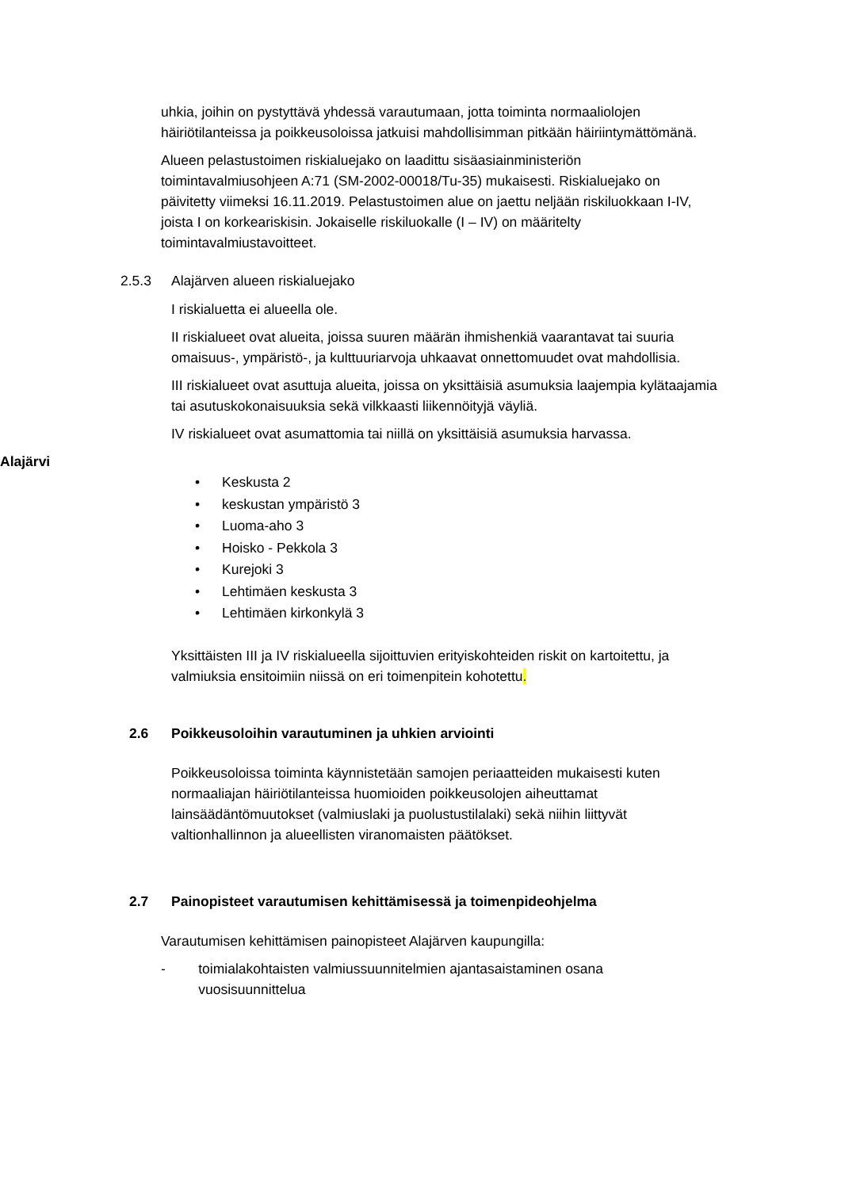uhkia, joihin on pystyttävä yhdessä varautumaan, jotta toiminta normaaliolojen häiriötilanteissa ja poikkeusoloissa jatkuisi mahdollisimman pitkään häiriintymättömänä.
Alueen pelastustoimen riskialuejako on laadittu sisäasiainministeriön toimintavalmiusohjeen A:71 (SM-2002-00018/Tu-35) mukaisesti. Riskialuejako on päivitetty viimeksi 16.11.2019. Pelastustoimen alue on jaettu neljään riskiluokkaan I-IV, joista I on korkeariskisin. Jokaiselle riskiluokalle (I – IV) on määritelty toimintavalmiustavoitteet.
2.5.3 Alajärven alueen riskialuejako
I riskialuetta ei alueella ole.
II riskialueet ovat alueita, joissa suuren määrän ihmishenkiä vaarantavat tai suuria omaisuus-, ympäristö-, ja kulttuuriarvoja uhkaavat onnettomuudet ovat mahdollisia.
III riskialueet ovat asuttuja alueita, joissa on yksittäisiä asumuksia laajempia kylätaajamia tai asutuskokonaisuuksia sekä vilkkaasti liikennöityjä väyliä.
IV riskialueet ovat asumattomia tai niillä on yksittäisiä asumuksia harvassa.
Alajärvi
• Keskusta 2
• keskustan ympäristö 3
• Luoma-aho 3
• Hoisko - Pekkola 3
• Kurejoki 3
• Lehtimäen keskusta 3
• Lehtimäen kirkonkylä 3
Yksittäisten III ja IV riskialueella sijoittuvien erityiskohteiden riskit on kartoitettu, ja valmiuksia ensitoimiin niissä on eri toimenpitein kohotettu.
2.6 Poikkeusoloihin varautuminen ja uhkien arviointi
Poikkeusoloissa toiminta käynnistetään samojen periaatteiden mukaisesti kuten normaaliajan häiriötilanteissa huomioiden poikkeusolojen aiheuttamat lainsäädäntömuutokset (valmiuslaki ja puolustustilalaki) sekä niihin liittyvät valtionhallinnon ja alueellisten viranomaisten päätökset.
2.7 Painopisteet varautumisen kehittämisessä ja toimenpideohjelma
Varautumisen kehittämisen painopisteet Alajärven kaupungilla:
- toimialakohtaisten valmiussuunnitelmien ajantasaistaminen osana vuosisuunnittelua